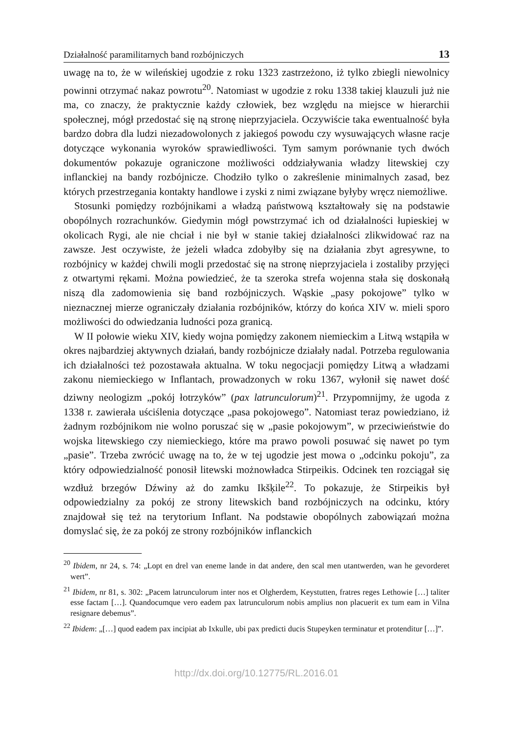Działalność paramilitarnych band rozbójniczych 13
uwagę na to, że w wileńskiej ugodzie z roku 1323 zastrzeżono, iż tylko zbiegli niewolnicy powinni otrzymać nakaz powrotu<sup>20</sup>. Natomiast w ugodzie z roku 1338 takiej klauzuli już nie ma, co znaczy, że praktycznie każdy człowiek, bez względu na miejsce w hierarchii społecznej, mógł przedostać się ną stronę nieprzyjaciela. Oczywiście taka ewentualność była bardzo dobra dla ludzi niezadowolonych z jakiegoś powodu czy wysuwających własne racje dotyczące wykonania wyroków sprawiedliwości. Tym samym porównanie tych dwóch dokumentów pokazuje ograniczone możliwości oddziaływania władzy litewskiej czy inflanckiej na bandy rozbójnicze. Chodziło tylko o zakreślenie minimalnych zasad, bez których przestrzegania kontakty handlowe i zyski z nimi związane byłyby wręcz niemożliwe.
Stosunki pomiędzy rozbójnikami a władzą państwową kształtowały się na podstawie obopólnych rozrachunków. Giedymin mógł powstrzymać ich od działalności łupieskiej w okolicach Rygi, ale nie chciał i nie był w stanie takiej działalności zlikwidować raz na zawsze. Jest oczywiste, że jeżeli władca zdobyłby się na działania zbyt agresywne, to rozbójnicy w każdej chwili mogli przedostać się na stronę nieprzyjaciela i zostaliby przyjęci z otwartymi rękami. Można powiedzieć, że ta szeroka strefa wojenna stała się doskonałą niszą dla zadomowienia się band rozbójniczych. Wąskie „pasy pokojowe” tylko w nieznacznej mierze ograniczały działania rozbójników, którzy do końca XIV w. mieli sporo możliwości do odwiedzania ludności poza granicą.
W II połowie wieku XIV, kiedy wojna pomiędzy zakonem niemieckim a Litwą wstąpiła w okres najbardziej aktywnych działań, bandy rozbójnicze działały nadal. Potrzeba regulowania ich działalności też pozostawała aktualna. W toku negocjacji pomiędzy Litwą a władzami zakonu niemieckiego w Inflantach, prowadzonych w roku 1367, wyłonił się nawet dość dziwny neologizm „pokój łotrzyków” (pax latrunculorum)<sup>21</sup>. Przypomnijmy, że ugoda z 1338 r. zawierała uściślenia dotyczące „pasa pokojowego”. Natomiast teraz powiedziano, iż żadnym rozbójnikom nie wolno poruszać się w „pasie pokojowym”, w przeciwieństwie do wojska litewskiego czy niemieckiego, które ma prawo powoli posuwać się nawet po tym „pasie”. Trzeba zwrócić uwagę na to, że w tej ugodzie jest mowa o „odcinku pokoju”, za który odpowiedzialność ponosił litewski możnowładca Stirpeikis. Odcinek ten rozciągał się wzdłuż brzegów Dźwiny aż do zamku Ikšķile<sup>22</sup>. To pokazuje, że Stirpeikis był odpowiedzialny za pokój ze strony litewskich band rozbójniczych na odcinku, który znajdował się też na terytorium Inflant. Na podstawie obopólnych zabowiązań można domyslać się, że za pokój ze strony rozbójników inflanckich
<sup>20</sup> Ibidem, nr 24, s. 74: „Lopt en drel van eneme lande in dat andere, den scal men utantwerden, wan he gevorderet wert”.
<sup>21</sup> Ibidem, nr 81, s. 302: „Pacem latrunculorum inter nos et Olgherdem, Keystutten, fratres reges Lethowie […] taliter esse factam […]. Quandocumque vero eadem pax latrunculorum nobis amplius non placuerit ex tum eam in Vilna resignare debemus”.
<sup>22</sup> Ibidem: „[…] quod eadem pax incipiat ab Ixkulle, ubi pax predicti ducis Stupeyken terminatur et protenditur […]”.
http://dx.doi.org/10.12775/RL.2016.01